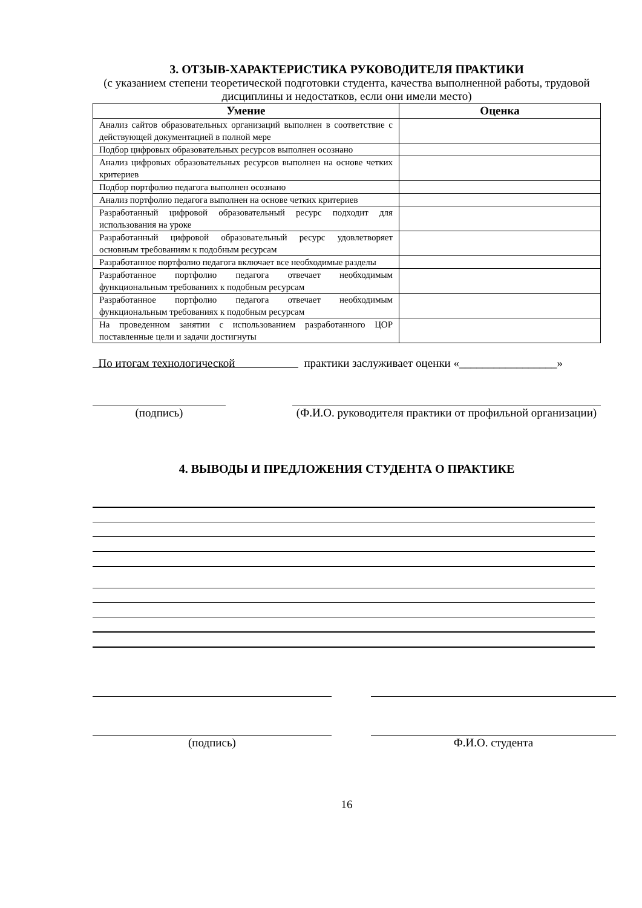3. ОТЗЫВ-ХАРАКТЕРИСТИКА РУКОВОДИТЕЛЯ ПРАКТИКИ
(с указанием степени теоретической подготовки студента, качества выполненной работы, трудовой дисциплины и недостатков, если они имели место)
| Умение | Оценка |
| --- | --- |
| Анализ сайтов образовательных организаций выполнен в соответствие с действующей документацией в полной мере | |
| Подбор цифровых образовательных ресурсов выполнен осознано | |
| Анализ цифровых образовательных ресурсов выполнен на основе четких критериев | |
| Подбор портфолио педагога выполнен осознано | |
| Анализ портфолио педагога выполнен на основе четких критериев | |
| Разработанный цифровой образовательный ресурс подходит для использования на уроке | |
| Разработанный цифровой образовательный ресурс удовлетворяет основным требованиям к подобным ресурсам | |
| Разработанное портфолио педагога включает все необходимые разделы | |
| Разработанное портфолио педагога отвечает необходимым функциональным требованиях к подобным ресурсам | |
| Разработанное портфолио педагога отвечает необходимым функциональным требованиях к подобным ресурсам | |
| На проведенном занятии с использованием разработанного ЦОР поставленные цели и задачи достигнуты | |
По итогам технологической практики заслуживает оценки «_________________»
(подпись) (Ф.И.О. руководителя практики от профильной организации)
4. ВЫВОДЫ И ПРЕДЛОЖЕНИЯ СТУДЕНТА О ПРАКТИКЕ
(подпись) Ф.И.О. студента
16